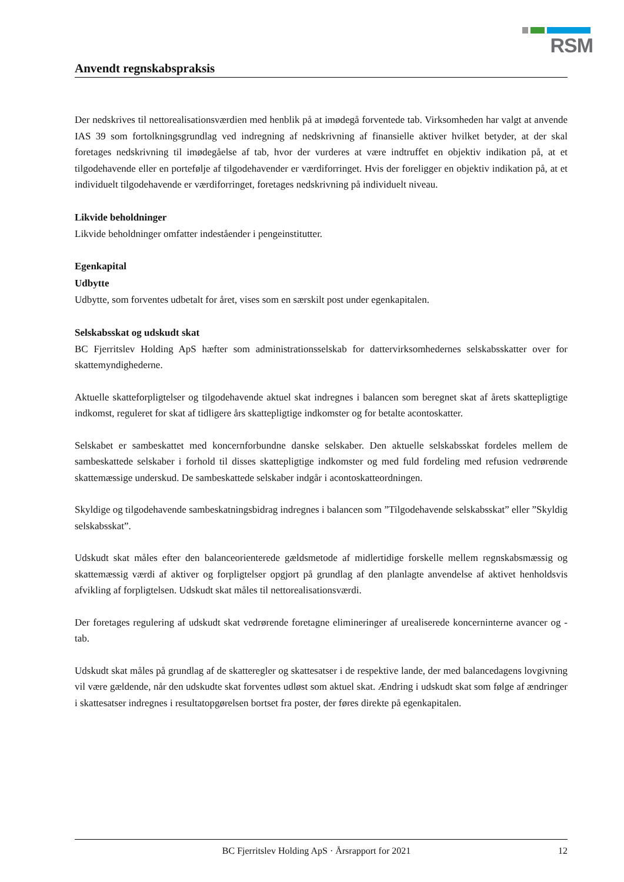RSM
Anvendt regnskabspraksis
Der nedskrives til nettorealisationsværdien med henblik på at imødegå forventede tab. Virksomheden har valgt at anvende IAS 39 som fortolkningsgrundlag ved indregning af nedskrivning af finansielle aktiver hvilket betyder, at der skal foretages nedskrivning til imødegåelse af tab, hvor der vurderes at være indtruffet en objektiv indikation på, at et tilgodehavende eller en portefølje af tilgodehavender er værdiforringet. Hvis der foreligger en objektiv indikation på, at et individuelt tilgodehavende er værdiforringet, foretages nedskrivning på individuelt niveau.
Likvide beholdninger
Likvide beholdninger omfatter indeståender i pengeinstitutter.
Egenkapital
Udbytte
Udbytte, som forventes udbetalt for året, vises som en særskilt post under egenkapitalen.
Selskabsskat og udskudt skat
BC Fjerritslev Holding ApS hæfter som administrationsselskab for dattervirksomhedernes selskabsskatter over for skattemyndighederne.
Aktuelle skatteforpligtelser og tilgodehavende aktuel skat indregnes i balancen som beregnet skat af årets skattepligtige indkomst, reguleret for skat af tidligere års skattepligtige indkomster og for betalte acontoskatter.
Selskabet er sambeskattet med koncernforbundne danske selskaber. Den aktuelle selskabsskat fordeles mellem de sambeskattede selskaber i forhold til disses skattepligtige indkomster og med fuld fordeling med refusion vedrørende skattemæssige underskud. De sambeskattede selskaber indgår i acontoskatteordningen.
Skyldige og tilgodehavende sambeskatningsbidrag indregnes i balancen som ”Tilgodehavende selskabsskat” eller ”Skyldig selskabsskat”.
Udskudt skat måles efter den balanceorienterede gældsmetode af midlertidige forskelle mellem regnskabsmæssig og skattemæssig værdi af aktiver og forpligtelser opgjort på grundlag af den planlagte anvendelse af aktivet henholdsvis afvikling af forpligtelsen. Udskudt skat måles til nettorealisationsværdi.
Der foretages regulering af udskudt skat vedrørende foretagne elimineringer af urealiserede koncerninterne avancer og -tab.
Udskudt skat måles på grundlag af de skatteregler og skattesatser i de respektive lande, der med balancedagens lovgivning vil være gældende, når den udskudte skat forventes udløst som aktuel skat. Ændring i udskudt skat som følge af ændringer i skattesatser indregnes i resultatopgørelsen bortset fra poster, der føres direkte på egenkapitalen.
BC Fjerritslev Holding ApS · Årsrapport for 2021 12